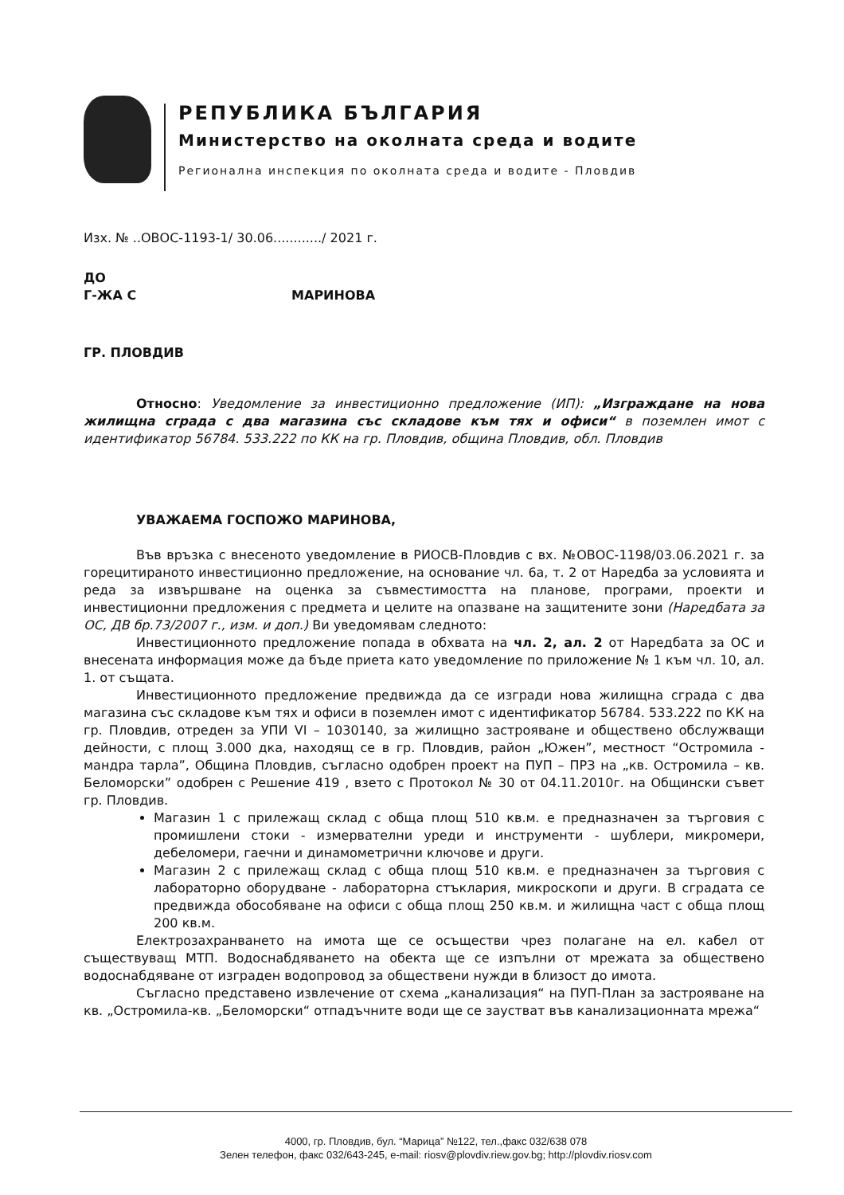РЕПУБЛИКА БЪЛГАРИЯ
Министерство на околната среда и водите
Регионална инспекция по околната среда и водите - Пловдив
Изх. № ..ОВОС-1193-1/ 30.06............/ 2021 г.
ДО
Г-ЖА С МАРИНОВА
ГР. ПЛОВДИВ
Относно: Уведомление за инвестиционно предложение (ИП): „Изграждане на нова жилищна сграда с два магазина със складове към тях и офиси“ в поземлен имот с идентификатор 56784. 533.222 по КК на гр. Пловдив, община Пловдив, обл. Пловдив
УВАЖАЕМА ГОСПОЖО МАРИНОВА,
Във връзка с внесеното уведомление в РИОСВ-Пловдив с вх. №ОВОС-1198/03.06.2021 г. за горецитираното инвестиционно предложение, на основание чл. 6а, т. 2 от Наредба за условията и реда за извършване на оценка за съвместимостта на планове, програми, проекти и инвестиционни предложения с предмета и целите на опазване на защитените зони (Наредбата за ОС, ДВ бр.73/2007 г., изм. и доп.) Ви уведомявам следното:
Инвестиционното предложение попада в обхвата на чл. 2, ал. 2 от Наредбата за ОС и внесената информация може да бъде приета като уведомление по приложение № 1 към чл. 10, ал. 1. от същата.
Инвестиционното предложение предвижда да се изгради нова жилищна сграда с два магазина със складове към тях и офиси в поземлен имот с идентификатор 56784. 533.222 по КК на гр. Пловдив, отреден за УПИ VI – 1030140, за жилищно застрояване и обществено обслужващи дейности, с площ 3.000 дка, находящ се в гр. Пловдив, район „Южен”, местност “Остромила - мандра тарла”, Община Пловдив, съгласно одобрен проект на ПУП – ПРЗ на „кв. Остромила – кв. Беломорски” одобрен с Решение 419 , взето с Протокол № 30 от 04.11.2010г. на Общински съвет гр. Пловдив.
Магазин 1 с прилежащ склад с обща площ 510 кв.м. е предназначен за търговия с промишлени стоки - измервателни уреди и инструменти - шублери, микромери, дебеломери, гаечни и динамометрични ключове и други.
Магазин 2 с прилежащ склад с обща площ 510 кв.м. е предназначен за търговия с лабораторно оборудване - лабораторна стъклария, микроскопи и други. В сградата се предвижда обособяване на офиси с обща площ 250 кв.м. и жилищна част с обща площ 200 кв.м.
Електрозахранването на имота ще се осъществи чрез полагане на ел. кабел от съществуващ МТП. Водоснабдяването на обекта ще се изпълни от мрежата за обществено водоснабдяване от изграден водопровод за обществени нужди в близост до имота.
Съгласно представено извлечение от схема „канализация“ на ПУП-План за застрояване на кв. „Остромила-кв. „Беломорски“ отпадъчните води ще се заустват във канализационната мрежа“
4000, гр. Пловдив, бул. “Марица” №122, тел.,факс 032/638 078
Зелен телефон, факс 032/643-245, e-mail: riosv@plovdiv.riew.gov.bg; http://plovdiv.riosv.com